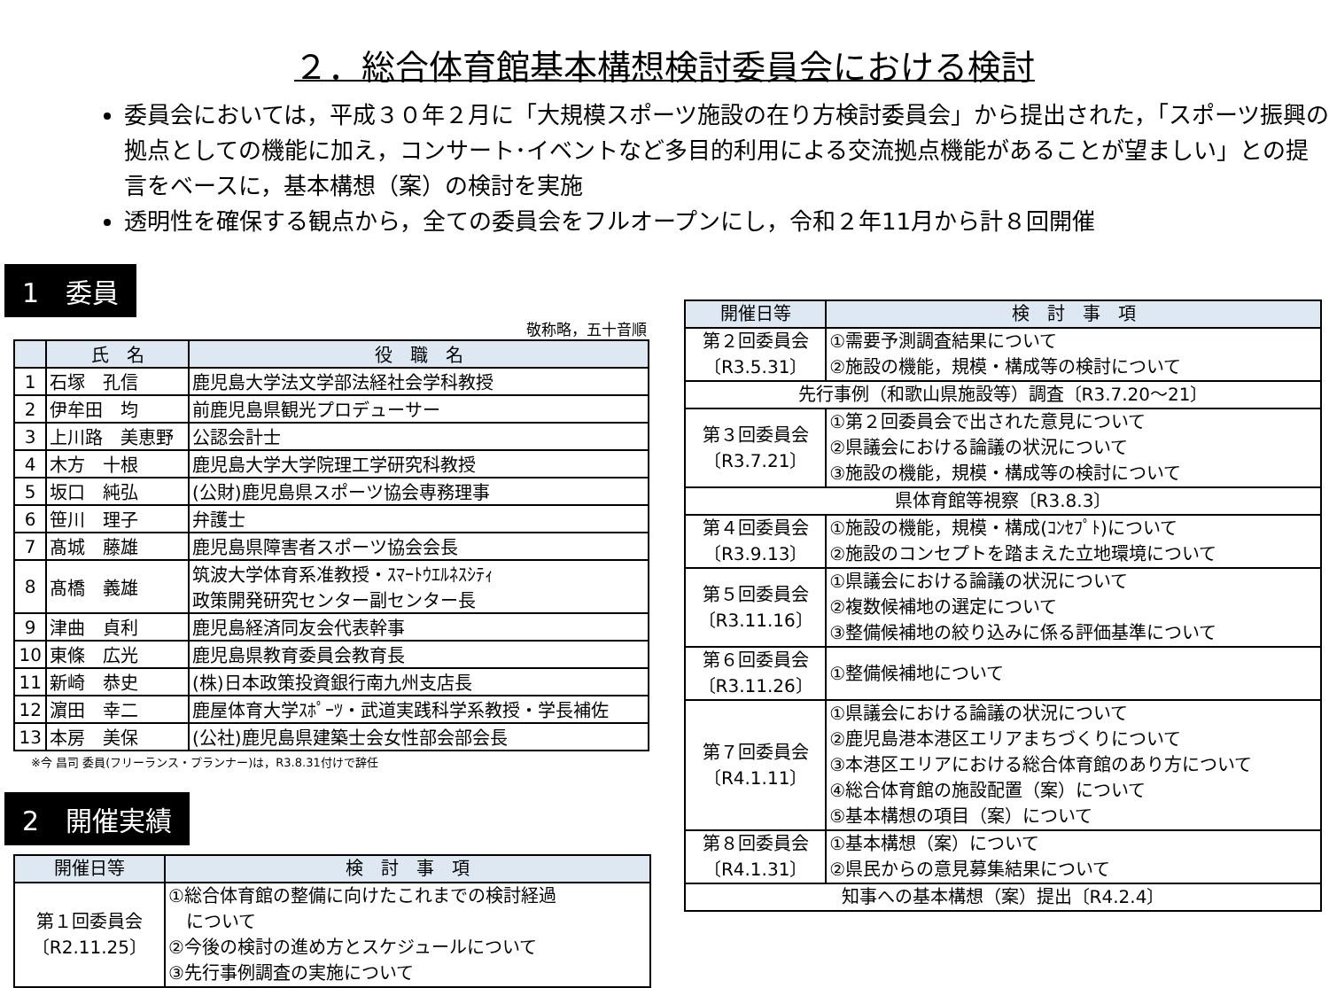２．総合体育館基本構想検討委員会における検討
委員会においては，平成３０年２月に「大規模スポーツ施設の在り方検討委員会」から提出された，「スポーツ振興の拠点としての機能に加え，コンサート･イベントなど多目的利用による交流拠点機能があることが望ましい」との提言をベースに，基本構想（案）の検討を実施
透明性を確保する観点から，全ての委員会をフルオープンにし，令和２年11月から計８回開催
1　委員
敬称略，五十音順
| | 氏 名 | 役 職 名 |
| --- | --- | --- |
| 1 | 石塚 孔信 | 鹿児島大学法文学部法経社会学科教授 |
| 2 | 伊牟田 均 | 前鹿児島県観光プロデューサー |
| 3 | 上川路 美恵野 | 公認会計士 |
| 4 | 木方 十根 | 鹿児島大学大学院理工学研究科教授 |
| 5 | 坂口 純弘 | (公財)鹿児島県スポーツ協会専務理事 |
| 6 | 笹川 理子 | 弁護士 |
| 7 | 髙城 藤雄 | 鹿児島県障害者スポーツ協会会長 |
| 8 | 髙橋 義雄 | 筑波大学体育系准教授・ｽﾏｰﾄｳｴﾙﾈｽｼﾃｨ 政策開発研究センター副センター長 |
| 9 | 津曲 貞利 | 鹿児島経済同友会代表幹事 |
| 10 | 東條 広光 | 鹿児島県教育委員会教育長 |
| 11 | 新崎 恭史 | (株)日本政策投資銀行南九州支店長 |
| 12 | 濵田 幸二 | 鹿屋体育大学ｽﾎﾟｰﾂ・武道実践科学系教授・学長補佐 |
| 13 | 本房 美保 | (公社)鹿児島県建築士会女性部会部会長 |
※今 昌司 委員(フリーランス・プランナー)は，R3.8.31付けで辞任
2　開催実績
| 開催日等 | 検 討 事 項 |
| --- | --- |
| 第１回委員会 〔R2.11.25〕 | ①総合体育館の整備に向けたこれまでの検討経過 について ②今後の検討の進め方とスケジュールについて ③先行事例調査の実施について |
| 開催日等 | 検 討 事 項 |
| --- | --- |
| 第２回委員会 〔R3.5.31〕 | ①需要予測調査結果について ②施設の機能，規模・構成等の検討について |
| 先行事例（和歌山県施設等）調査〔R3.7.20～21〕 | |
| 第３回委員会 〔R3.7.21〕 | ①第２回委員会で出された意見について ②県議会における論議の状況について ③施設の機能，規模・構成等の検討について |
| 県体育館等視察〔R3.8.3〕 | |
| 第４回委員会 〔R3.9.13〕 | ①施設の機能，規模・構成(ｺﾝｾﾌﾟﾄ)について ②施設のコンセプトを踏まえた立地環境について |
| 第５回委員会 〔R3.11.16〕 | ①県議会における論議の状況について ②複数候補地の選定について ③整備候補地の絞り込みに係る評価基準について |
| 第６回委員会 〔R3.11.26〕 | ①整備候補地について |
| 第７回委員会 〔R4.1.11〕 | ①県議会における論議の状況について ②鹿児島港本港区エリアまちづくりについて ③本港区エリアにおける総合体育館のあり方について ④総合体育館の施設配置（案）について ⑤基本構想の項目（案）について |
| 第８回委員会 〔R4.1.31〕 | ①基本構想（案）について ②県民からの意見募集結果について |
| 知事への基本構想（案）提出〔R4.2.4〕 | |